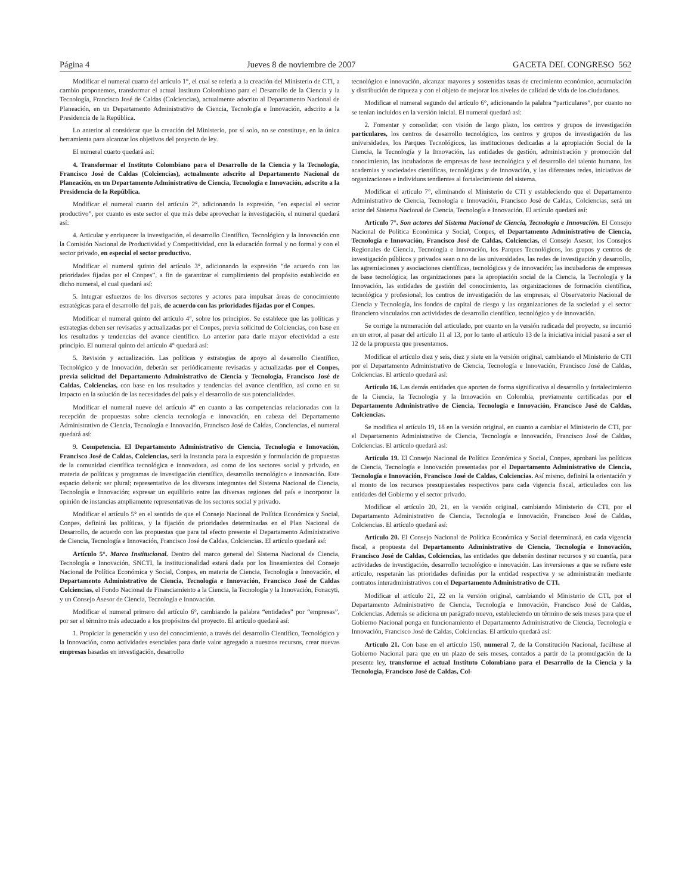Página 4 Jueves 8 de noviembre de 2007 GACETA DEL CONGRESO 562
Modificar el numeral cuarto del artículo 1°, el cual se refería a la creación del Ministerio de CTI, a cambio proponemos, transformar el actual Instituto Colombiano para el Desarrollo de la Ciencia y la Tecnología, Francisco José de Caldas (Colciencias), actualmente adscrito al Departamento Nacional de Planeación, en un Departamento Administrativo de Ciencia, Tecnología e Innovación, adscrito a la Presidencia de la República.
Lo anterior al considerar que la creación del Ministerio, por sí solo, no se constituye, en la única herramienta para alcanzar los objetivos del proyecto de ley.
El numeral cuarto quedará así:
4. Transformar el Instituto Colombiano para el Desarrollo de la Ciencia y la Tecnología, Francisco José de Caldas (Colciencias), actualmente adscrito al Departamento Nacional de Planeación, en un Departamento Administrativo de Ciencia, Tecnología e Innovación, adscrito a la Presidencia de la República.
Modificar el numeral cuarto del artículo 2°, adicionando la expresión, “en especial el sector productivo”, por cuanto es este sector el que más debe aprovechar la investigación, el numeral quedará así:
4. Articular y enriquecer la investigación, el desarrollo Científico, Tecnológico y la Innovación con la Comisión Nacional de Productividad y Competitividad, con la educación formal y no formal y con el sector privado, en especial el sector productivo.
Modificar el numeral quinto del artículo 3°, adicionando la expresión “de acuerdo con las prioridades fijadas por el Conpes”, a fin de garantizar el cumplimiento del propósito establecido en dicho numeral, el cual quedará así:
5. Integrar esfuerzos de los diversos sectores y actores para impulsar áreas de conocimiento estratégicas para el desarrollo del país, de acuerdo con las prioridades fijadas por el Conpes.
Modificar el numeral quinto del artículo 4°, sobre los principios. Se establece que las políticas y estrategias deben ser revisadas y actualizadas por el Conpes, previa solicitud de Colciencias, con base en los resultados y tendencias del avance científico. Lo anterior para darle mayor efectividad a este principio. El numeral quinto del artículo 4° quedará así:
5. Revisión y actualización. Las políticas y estrategias de apoyo al desarrollo Científico, Tecnológico y de Innovación, deberán ser periódicamente revisadas y actualizadas por el Conpes, previa solicitud del Departamento Administrativo de Ciencia y Tecnología, Francisco José de Caldas, Colciencias, con base en los resultados y tendencias del avance científico, así como en su impacto en la solución de las necesidades del país y el desarrollo de sus potencialidades.
Modificar el numeral nueve del artículo 4° en cuanto a las competencias relacionadas con la recepción de propuestas sobre ciencia tecnología e innovación, en cabeza del Departamento Administrativo de Ciencia, Tecnología e Innovación, Francisco José de Caldas, Conciencias, el numeral quedará así:
9. Competencia. El Departamento Administrativo de Ciencia, Tecnología e Innovación, Francisco José de Caldas, Colciencias, será la instancia para la expresión y formulación de propuestas de la comunidad científica tecnológica e innovadora, así como de los sectores social y privado, en materia de políticas y programas de investigación científica, desarrollo tecnológico e innovación. Este espacio deberá: ser plural; representativo de los diversos integrantes del Sistema Nacional de Ciencia, Tecnología e Innovación; expresar un equilibrio entre las diversas regiones del país e incorporar la opinión de instancias ampliamente representativas de los sectores social y privado.
Modificar el artículo 5° en el sentido de que el Consejo Nacional de Política Económica y Social, Conpes, definirá las políticas, y la fijación de prioridades determinadas en el Plan Nacional de Desarrollo, de acuerdo con las propuestas que para tal efecto presente el Departamento Administrativo de Ciencia, Tecnología e Innovación, Francisco José de Caldas, Colciencias. El artículo quedará así:
Artículo 5°. Marco Institucional. Dentro del marco general del Sistema Nacional de Ciencia, Tecnología e Innovación, SNCTI, la institucionalidad estará dada por los lineamientos del Consejo Nacional de Política Económica y Social, Conpes, en materia de Ciencia, Tecnología e Innovación, el Departamento Administrativo de Ciencia, Tecnología e Innovación, Francisco José de Caldas Colciencias, el Fondo Nacional de Financiamiento a la Ciencia, la Tecnología y la Innovación, Fonacyti, y un Consejo Asesor de Ciencia, Tecnología e Innovación.
Modificar el numeral primero del artículo 6°, cambiando la palabra “entidades” por “empresas”, por ser el término más adecuado a los propósitos del proyecto. El artículo quedará así:
1. Propiciar la generación y uso del conocimiento, a través del desarrollo Científico, Tecnológico y la Innovación, como actividades esenciales para darle valor agregado a nuestros recursos, crear nuevas empresas basadas en investigación, desarrollo
tecnológico e innovación, alcanzar mayores y sostenidas tasas de crecimiento económico, acumulación y distribución de riqueza y con el objeto de mejorar los niveles de calidad de vida de los ciudadanos.
Modificar el numeral segundo del artículo 6°, adicionando la palabra “particulares”, por cuanto no se tenían incluidos en la versión inicial. El numeral quedará así:
2. Fomentar y consolidar, con visión de largo plazo, los centros y grupos de investigación particulares, los centros de desarrollo tecnológico, los centros y grupos de investigación de las universidades, los Parques Tecnológicos, las instituciones dedicadas a la apropiación Social de la Ciencia, la Tecnología y la Innovación, las entidades de gestión, administración y promoción del conocimiento, las incubadoras de empresas de base tecnológica y el desarrollo del talento humano, las academias y sociedades científicas, tecnológicas y de innovación, y las diferentes redes, iniciativas de organizaciones e individuos tendientes al fortalecimiento del sistema.
Modificar el artículo 7°, eliminando el Ministerio de CTI y estableciendo que el Departamento Administrativo de Ciencia, Tecnología e Innovación, Francisco José de Caldas, Colciencias, será un actor del Sistema Nacional de Ciencia, Tecnología e Innovación. El artículo quedará así:
Artículo 7°. Son actores del Sistema Nacional de Ciencia, Tecnología e Innovación. El Consejo Nacional de Política Económica y Social, Conpes, el Departamento Administrativo de Ciencia, Tecnología e Innovación, Francisco José de Caldas, Colciencias, el Consejo Asesor, los Consejos Regionales de Ciencia, Tecnología e Innovación, los Parques Tecnológicos, los grupos y centros de investigación públicos y privados sean o no de las universidades, las redes de investigación y desarrollo, las agremiaciones y asociaciones científicas, tecnológicas y de innovación; las incubadoras de empresas de base tecnológica; las organizaciones para la apropiación social de la Ciencia, la Tecnología y la Innovación, las entidades de gestión del conocimiento, las organizaciones de formación científica, tecnológica y profesional; los centros de investigación de las empresas; el Observatorio Nacional de Ciencia y Tecnología, los fondos de capital de riesgo y las organizaciones de la sociedad y el sector financiero vinculados con actividades de desarrollo científico, tecnológico y de innovación.
Se corrige la numeración del articulado, por cuanto en la versión radicada del proyecto, se incurrió en un error, al pasar del artículo 11 al 13, por lo tanto el artículo 13 de la iniciativa inicial pasará a ser el 12 de la propuesta que presentamos.
Modificar el artículo diez y seis, diez y siete en la versión original, cambiando el Ministerio de CTI por el Departamento Administrativo de Ciencia, Tecnología e Innovación, Francisco José de Caldas, Colciencias. El artículo quedará así:
Artículo 16. Las demás entidades que aporten de forma significativa al desarrollo y fortalecimiento de la Ciencia, la Tecnología y la Innovación en Colombia, previamente certificadas por el Departamento Administrativo de Ciencia, Tecnología e Innovación, Francisco José de Caldas, Colciencias.
Se modifica el artículo 19, 18 en la versión original, en cuanto a cambiar el Ministerio de CTI, por el Departamento Administrativo de Ciencia, Tecnología e Innovación, Francisco José de Caldas, Colciencias. El artículo quedará así:
Artículo 19. El Consejo Nacional de Política Económica y Social, Conpes, aprobará las políticas de Ciencia, Tecnología e Innovación presentadas por el Departamento Administrativo de Ciencia, Tecnología e Innovación, Francisco José de Caldas, Colciencias. Así mismo, definirá la orientación y el monto de los recursos presupuestales respectivos para cada vigencia fiscal, articulados con las entidades del Gobierno y el sector privado.
Modificar el artículo 20, 21, en la versión original, cambiando Ministerio de CTI, por el Departamento Administrativo de Ciencia, Tecnología e Innovación, Francisco José de Caldas, Colciencias. El artículo quedará así:
Artículo 20. El Consejo Nacional de Política Económica y Social determinará, en cada vigencia fiscal, a propuesta del Departamento Administrativo de Ciencia, Tecnología e Innovación, Francisco José de Caldas, Colciencias, las entidades que deberán destinar recursos y su cuantía, para actividades de investigación, desarrollo tecnológico e innovación. Las inversiones a que se refiere este artículo, respetarán las prioridades definidas por la entidad respectiva y se administrarán mediante contratos interadministrativos con el Departamento Administrativo de CTI.
Modificar el artículo 21, 22 en la versión original, cambiando el Ministerio de CTI, por el Departamento Administrativo de Ciencia, Tecnología e Innovación, Francisco José de Caldas, Colciencias. Además se adiciona un parágrafo nuevo, estableciendo un término de seis meses para que el Gobierno Nacional ponga en funcionamiento el Departamento Administrativo de Ciencia, Tecnología e Innovación, Francisco José de Caldas, Colciencias. El artículo quedará así:
Artículo 21. Con base en el artículo 150, numeral 7, de la Constitución Nacional, facúltese al Gobierno Nacional para que en un plazo de seis meses, contados a partir de la promulgación de la presente ley, transforme el actual Instituto Colombiano para el Desarrollo de la Ciencia y la Tecnología, Francisco José de Caldas, Col-